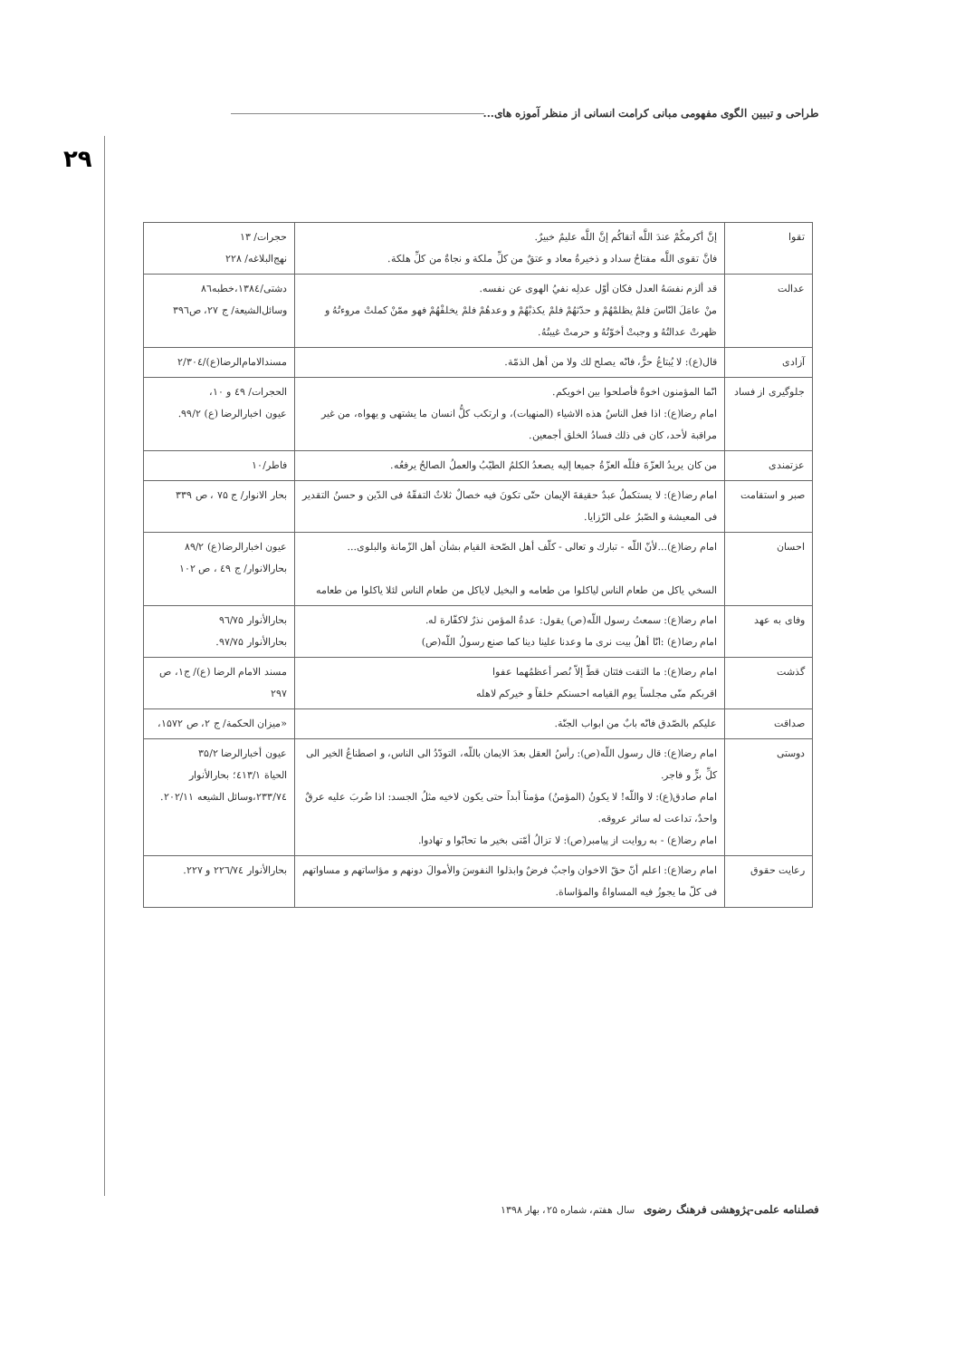طراحی و تبیین الگوی مفهومی مبانی کرامت انسانی از منظر آموزه های...
۲۹
| تقوا | إنَّ أكرمكُمْ عندَ اللَّه أتقاكُم إنَّ اللَّه عليمٌ خبيرٌ. فانَّ تقوى اللَّه مفتاحُ سداد و ذخيرةُ معاد و عتقٌ من كلِّ ملكة و نجاةٌ من كلِّ هلكة. | حجرات/ ۱۳ نهج‌البلاغه/ ۲۲۸ |
| عدالت | قد ألزم نفسَهُ العدل فكان أوّل عدلِه نفيُ الهوى عن نفسه. منْ عامَلَ النّاسَ فلمْ يظلمْهُمْ و حدّثهُمْ فلمْ يكذبْهُمْ و وعدهُمْ فلمْ يخلفْهُمْ فهو ممّنْ كملتْ مروءتُهُ و ظهرتْ عدالتُهُ و وجبتْ أخوّتُهُ و حرمتْ غيبتُهُ. | دشتی/۱۳۸٤،خطبه۸٦ وسائل‌الشیعة/ ج ۲۷، ص۳۹٦ |
| آزادی | قال(ع): لا يُبتاعُ حرٌّ، فانّه يصلح لك ولا من أهل الذمّة. | مسندالامام‌الرضا(ع)/۲/۳۰٤ |
| جلوگیری از فساد | انّما المؤمنون اخوةٌ فأصلحوا بين اخويكم. امام رضا(ع): اذا فعل الناسُ هذه الاشياء (المنهيات)، و ارتكب كلُّ انسان ما يشتهى و يهواه، من غير مراقبة لأحد، كان فى ذلك فسادُ الخلق أجمعين. | الحجرات/ ٤۹ و ۱۰، عیون اخبارالرضا (ع) ۹۹/۲. |
| عزتمندی | من كان يريدُ العزّةَ فللّه العزّةُ جميعا إليه يصعدُ الكلمُ الطيّبُ والعملُ الصالحُ يرفعُه. | فاطر/۱۰ |
| صبر و استقامت | امام رضا(ع): لا يستكملُ عبدٌ حقيقةَ الإيمان حتّى تكونَ فيه خصالٌ ثلاثٌ التفقّهُ فى الدّين و حسنُ التقدير فى المعيشة و الصّبرُ على الرّزايا. | بحار الانوار/ ج ۷۵ ، ص ۳۳۹ |
| احسان | امام رضا(ع)...لأنّ اللّه - تبارك و تعالى - كلّف أهل الصّحة القيام بشأن أهل الزّمانة والبلوى... السخي ياكل من طعام الناس لياكلوا من طعامه و البخيل لاياكل من طعام الناس لئلا ياكلوا من طعامه | عیون اخبارالرضا(ع) ۸۹/۲ بحارالانوار/ ج ٤۹ ، ص ۱۰۲ |
| وفای به عهد | امام رضا(ع): سمعتُ رسول اللّه(ص) يقول: عدةُ المؤمن نذرٌ لاكفّارة له. امام رضا(ع) :انّا أهلُ بيت نرى ما وعدنا علينا دينا كما صنع رسولُ اللّه(ص) | بحارالأنوار ۹٦/۷۵ بحارالأنوار ۹۷/۷۵. |
| گذشت | امام رضا(ع): ما التقت فئتان قطّ إلاّ نُصر أعظمُهما عفوا اقربكم منّى مجلساً يوم القيامه احسنكم خلقاً و خيركم لاهله | مسند الامام الرضا (ع)/ ج۱، ص ۲۹۷ |
| صداقت | عليكم بالصّدق فانّه بابٌ من ابواب الجنّة. | «میزان الحکمة/ ج ۲، ص ۱۵۷۲، |
| دوستی | امام رضا(ع): قال رسول اللّه(ص): رأسُ العقل بعدَ الايمان باللّه، التودّدُ الى الناس، و اصطناعُ الخير الى كلِّ برٍّ و فاجر. امام صادق(ع): لا واللّه! لا يكونُ (المؤمنُ) مؤمناً أبداً حتى يكون لاخيه مثلُ الجسد: اذا ضُربَ عليه عرقٌ واحدٌ، تداعت له سائر عروقه. امام رضا(ع) - به روایت از پیامبر(ص): لا تزالُ أمّتى بخير ما تحابّوا و تهادوا. | عیون أخبارالرضا ۳۵/۲ الحیاة ٤۱۳/۱؛ بحارالأنوار ۲۳۳/۷٤،وسائل الشیعه ۲۰۲/۱۱. |
| رعایت حقوق | امام رضا(ع): اعلم أنّ حقّ الاخوان واجبٌ فرضٌ وابذلوا النفوسَ والأموالَ دونهم و مؤاساتهم و مساواتهم فى كلّ ما يجوزُ فيه المساواةُ والمؤاساة. | بحارالأنوار ۲۲٦/۷٤ و ۲۲۷. |
فصلنامه علمی-پژوهشی فرهنگ رضوی سال هفتم، شماره ۲۵، بهار ۱۳۹۸